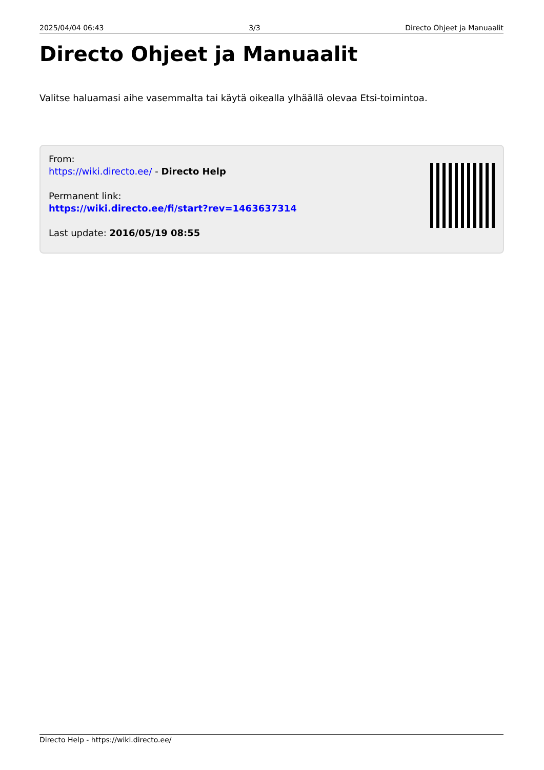2025/04/04 06:43 3/3 Directo Ohjeet ja Manuaalit
Directo Ohjeet ja Manuaalit
Valitse haluamasi aihe vasemmalta tai käytä oikealla ylhäällä olevaa Etsi-toimintoa.
From:
https://wiki.directo.ee/ - Directo Help
Permanent link:
https://wiki.directo.ee/fi/start?rev=1463637314
Last update: 2016/05/19 08:55
Directo Help - https://wiki.directo.ee/